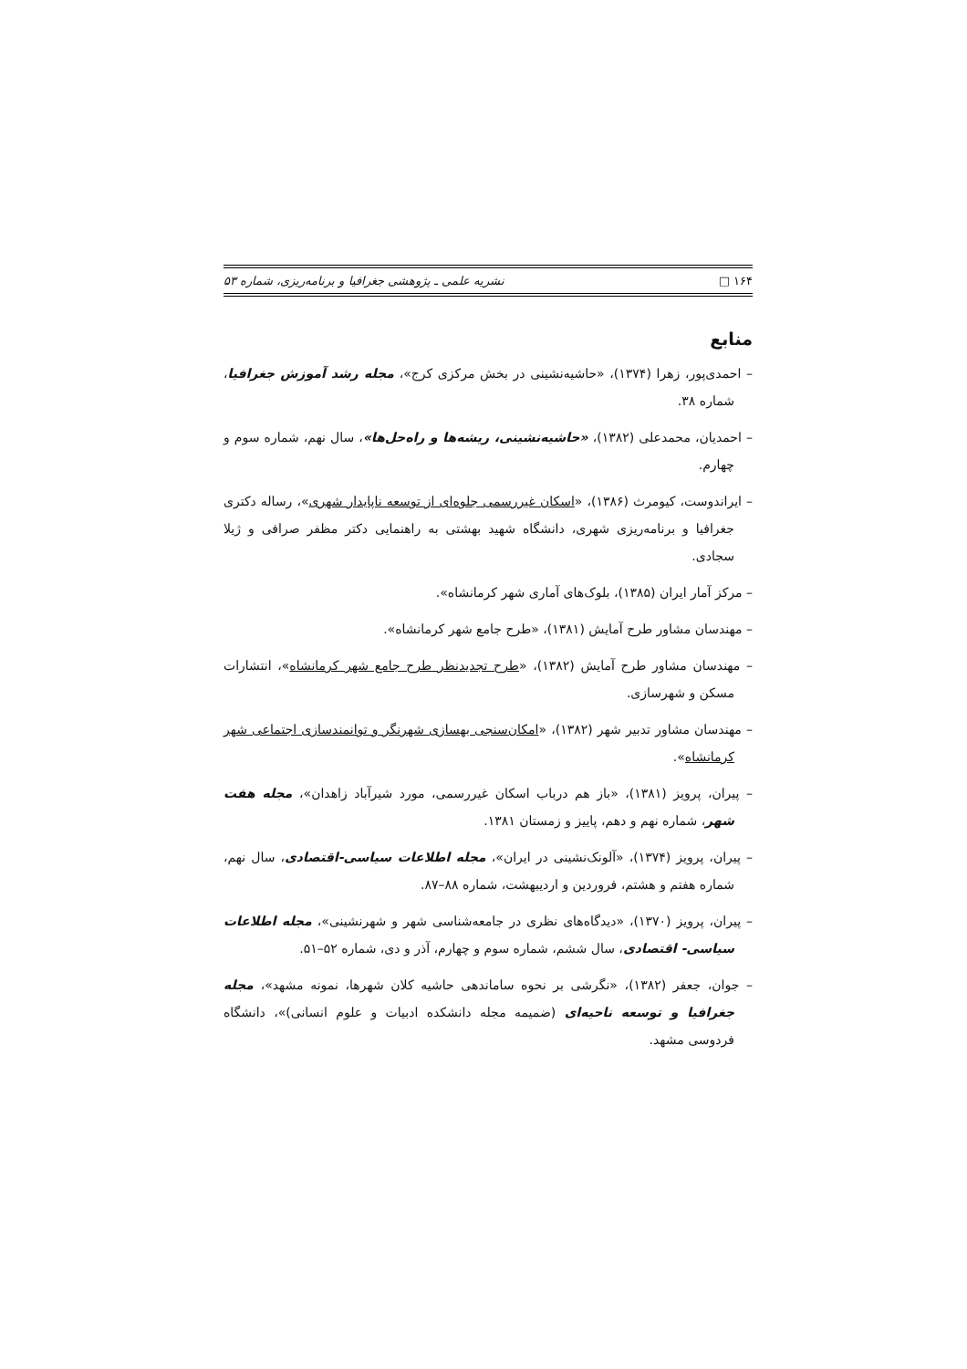۱۶۴ □ نشریه علمی ـ پژوهشی جغرافیا و برنامه‌ریزی، شماره ۵۳
منابع
– احمدی‌پور، زهرا (۱۳۷۴)، «حاشیه‌نشینی در بخش مرکزی کرج»، مجله رشد آموزش جغرافیا، شماره ۳۸.
– احمدیان، محمدعلی (۱۳۸۲)، «حاشیه‌نشینی، ریشه‌ها و راه‌حل‌ها»، سال نهم، شماره سوم و چهارم.
– ایراندوست، کیومرث (۱۳۸۶)، «اسکان غیررسمی جلوه‌ای از توسعه ناپایدار شهری»، رساله دکتری جغرافیا و برنامه‌ریزی شهری، دانشگاه شهید بهشتی به راهنمایی دکتر مظفر صرافی و ژیلا سجادی.
– مرکز آمار ایران (۱۳۸۵)، بلوک‌های آماری شهر کرمانشاه».
– مهندسان مشاور طرح آمایش (۱۳۸۱)، «طرح جامع شهر کرمانشاه».
– مهندسان مشاور طرح آمایش (۱۳۸۲)، «طرح تجدیدنظر طرح جامع شهر کرمانشاه»، انتشارات مسکن و شهرسازی.
– مهندسان مشاور تدبیر شهر (۱۳۸۲)، «امکان‌سنجی بهسازی شهرنگر و توانمندسازی اجتماعی شهر کرمانشاه».
– پیران، پرویز (۱۳۸۱)، «باز هم درباب اسکان غیررسمی، مورد شیرآباد زاهدان»، مجله هفت شهر، شماره نهم و دهم، پاییز و زمستان ۱۳۸۱.
– پیران، پرویز (۱۳۷۴)، «آلونک‌نشینی در ایران»، مجله اطلاعات سیاسی-اقتصادی، سال نهم، شماره هفتم و هشتم، فروردین و اردیبهشت، شماره ۸۸–۸۷.
– پیران، پرویز (۱۳۷۰)، «دیدگاه‌های نظری در جامعه‌شناسی شهر و شهرنشینی»، مجله اطلاعات سیاسی- اقتصادی، سال ششم، شماره سوم و چهارم، آذر و دی، شماره ۵۲–۵۱.
– جوان، جعفر (۱۳۸۲)، «نگرشی بر نحوه ساماندهی حاشیه کلان شهرها، نمونه مشهد»، مجله جغرافیا و توسعه ناحیه‌ای (ضمیمه مجله دانشکده ادبیات و علوم انسانی)»، دانشگاه فردوسی مشهد.